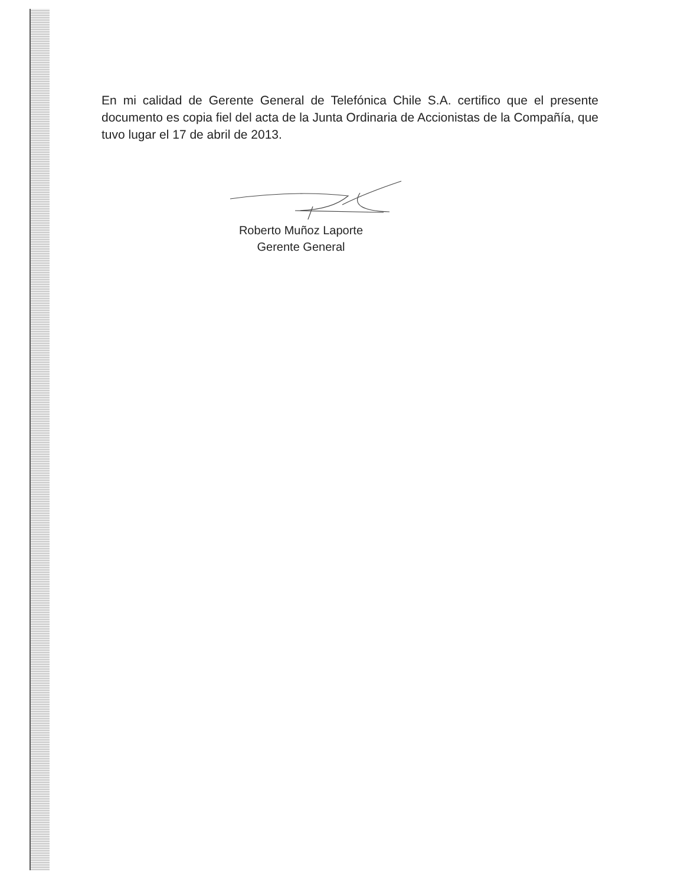En mi calidad de Gerente General de Telefónica Chile S.A. certifico que el presente documento es copia fiel del acta de la Junta Ordinaria de Accionistas de la Compañía, que tuvo lugar el 17 de abril de 2013.
Roberto Muñoz Laporte
Gerente General